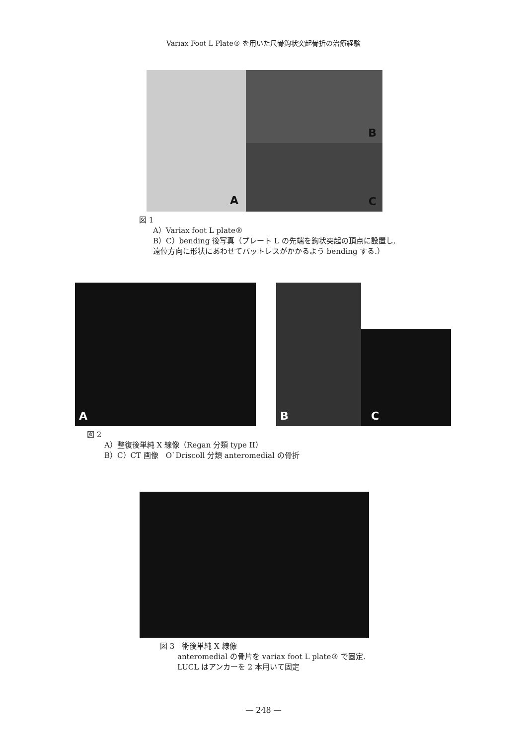Variax Foot L Plate® を用いた尺骨鉤状突起骨折の治療経験
A B
C
図 1
A）Variax foot L plate®
B）C）bending 後写真（プレート L の先端を鉤状突起の頂点に設置し,
遠位方向に形状にあわせてバットレスがかかるよう bending する.）
A B
C
図 2
A）整復後単純 X 線像（Regan 分類 type II）
B）C）CT 画像　O`Driscoll 分類 anteromedial の骨折
図 3　術後単純 X 線像
anteromedial の骨片を variax foot L plate® で固定.
LUCL はアンカーを 2 本用いて固定
— 248 —